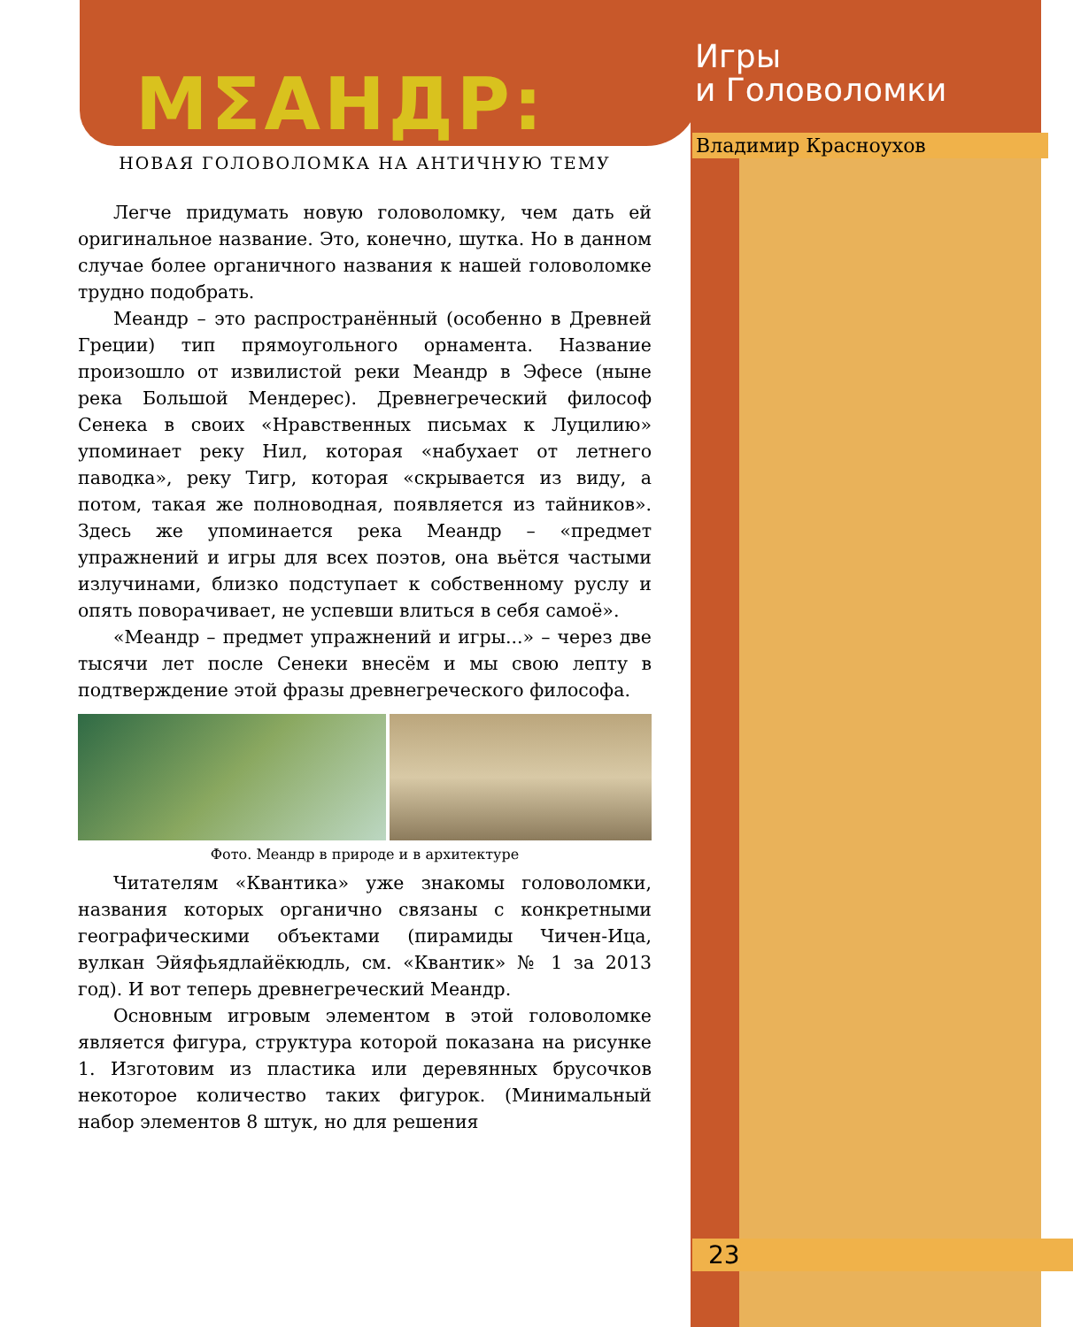Игры
и Головоломки
Владимир Красноухов
МΣАНДР:
НОВАЯ ГОЛОВОЛОМКА НА АНТИЧНУЮ ТЕМУ
Легче придумать новую головоломку, чем дать ей оригинальное название. Это, конечно, шутка. Но в данном случае более органичного названия к нашей головоломке трудно подобрать.
Меандр – это распространённый (особенно в Древней Греции) тип прямоугольного орнамента. Название произошло от извилистой реки Меандр в Эфесе (ныне река Большой Мендерес). Древнегреческий философ Сенека в своих «Нравственных письмах к Луцилию» упоминает реку Нил, которая «набухает от летнего паводка», реку Тигр, которая «скрывается из виду, а потом, такая же полноводная, появляется из тайников». Здесь же упоминается река Меандр – «предмет упражнений и игры для всех поэтов, она вьётся частыми излучинами, близко подступает к собственному руслу и опять поворачивает, не успевши влиться в себя самоё».
«Меандр – предмет упражнений и игры...» – через две тысячи лет после Сенеки внесём и мы свою лепту в подтверждение этой фразы древнегреческого философа.
Фото. Меандр в природе и в архитектуре
Читателям «Квантика» уже знакомы головоломки, названия которых органично связаны с конкретными географическими объектами (пирамиды Чичен-Ица, вулкан Эйяфьядлайёкюдль, см. «Квантик» № 1 за 2013 год). И вот теперь древнегреческий Меандр.
Основным игровым элементом в этой головоломке является фигура, структура которой показана на рисунке 1. Изготовим из пластика или деревянных брусочков некоторое количество таких фигурок. (Минимальный набор элементов 8 штук, но для решения
23